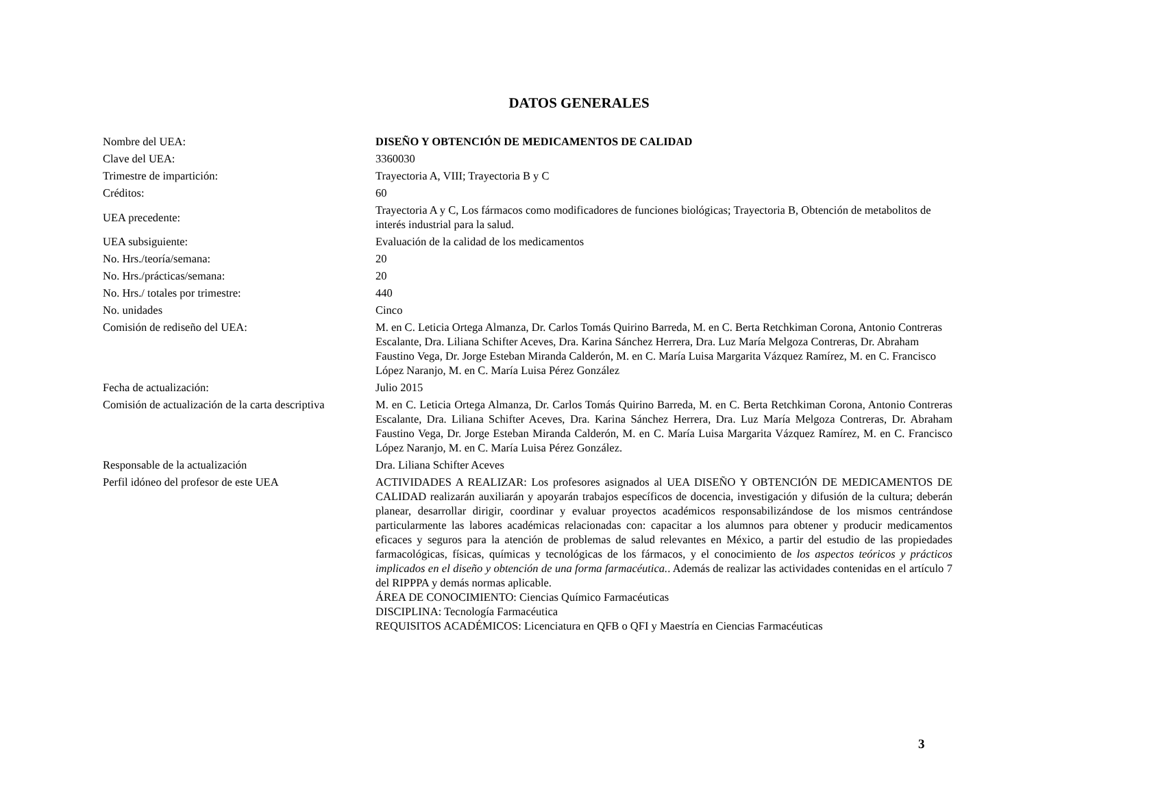DATOS GENERALES
| Nombre del UEA: | DISEÑO Y OBTENCIÓN DE MEDICAMENTOS DE CALIDAD |
| Clave del UEA: | 3360030 |
| Trimestre de impartición: | Trayectoria A, VIII; Trayectoria B y C |
| Créditos: | 60 |
| UEA precedente: | Trayectoria A y C, Los fármacos como modificadores de funciones biológicas; Trayectoria B, Obtención de metabolitos de interés industrial para la salud. |
| UEA subsiguiente: | Evaluación de la calidad de los medicamentos |
| No. Hrs./teoría/semana: | 20 |
| No. Hrs./prácticas/semana: | 20 |
| No. Hrs./ totales por trimestre: | 440 |
| No. unidades | Cinco |
| Comisión de rediseño del UEA: | M. en C. Leticia Ortega Almanza, Dr. Carlos Tomás Quirino Barreda, M. en C. Berta Retchkiman Corona, Antonio Contreras Escalante, Dra. Liliana Schifter Aceves, Dra. Karina Sánchez Herrera, Dra. Luz María Melgoza Contreras, Dr. Abraham Faustino Vega, Dr. Jorge Esteban Miranda Calderón, M. en C. María Luisa Margarita Vázquez Ramírez, M. en C. Francisco López Naranjo, M. en C. María Luisa Pérez González |
| Fecha de actualización: | Julio 2015 |
| Comisión de actualización de la carta descriptiva | M. en C. Leticia Ortega Almanza, Dr. Carlos Tomás Quirino Barreda, M. en C. Berta Retchkiman Corona, Antonio Contreras Escalante, Dra. Liliana Schifter Aceves, Dra. Karina Sánchez Herrera, Dra. Luz María Melgoza Contreras, Dr. Abraham Faustino Vega, Dr. Jorge Esteban Miranda Calderón, M. en C. María Luisa Margarita Vázquez Ramírez, M. en C. Francisco López Naranjo, M. en C. María Luisa Pérez González. |
| Responsable de la actualización | Dra. Liliana Schifter Aceves |
| Perfil idóneo del profesor de este UEA | ACTIVIDADES A REALIZAR: Los profesores asignados al UEA DISEÑO Y OBTENCIÓN DE MEDICAMENTOS DE CALIDAD realizarán auxiliarán y apoyarán trabajos específicos de docencia, investigación y difusión de la cultura; deberán planear, desarrollar dirigir, coordinar y evaluar proyectos académicos responsabilizándose de los mismos centrándose particularmente las labores académicas relacionadas con: capacitar a los alumnos para obtener y producir medicamentos eficaces y seguros para la atención de problemas de salud relevantes en México, a partir del estudio de las propiedades farmacológicas, físicas, químicas y tecnológicas de los fármacos, y el conocimiento de los aspectos teóricos y prácticos implicados en el diseño y obtención de una forma farmacéutica. . Además de realizar las actividades contenidas en el artículo 7 del RIPPPA y demás normas aplicable. ÁREA DE CONOCIMIENTO: Ciencias Químico Farmacéuticas DISCIPLINA: Tecnología Farmacéutica REQUISITOS ACADÉMICOS: Licenciatura en QFB o QFI y Maestría en Ciencias Farmacéuticas |
3